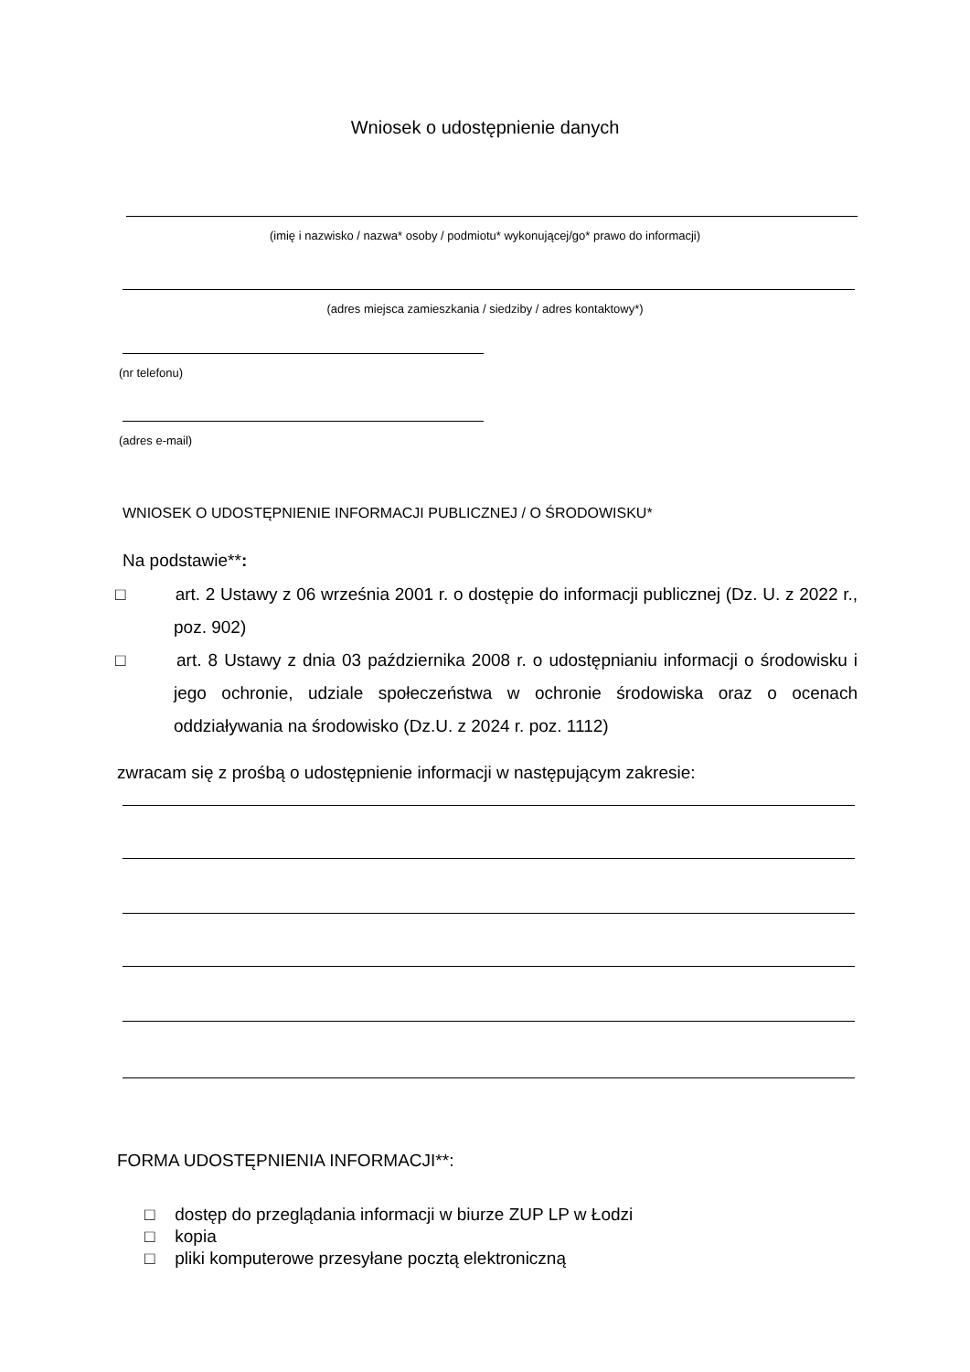Wniosek o udostępnienie danych
(imię i nazwisko / nazwa* osoby / podmiotu* wykonującej/go* prawo do informacji)
(adres miejsca zamieszkania / siedziby / adres kontaktowy*)
(nr telefonu)
(adres e-mail)
WNIOSEK O UDOSTĘPNIENIE INFORMACJI PUBLICZNEJ / O ŚRODOWISKU*
Na podstawie**:
□ art. 2 Ustawy z 06 września 2001 r. o dostępie do informacji publicznej (Dz. U. z 2022 r., poz. 902)
□ art. 8 Ustawy z dnia 03 października 2008 r. o udostępnianiu informacji o środowisku i jego ochronie, udziale społeczeństwa w ochronie środowiska oraz o ocenach oddziaływania na środowisko (Dz.U. z 2024 r. poz. 1112)
zwracam się z prośbą o udostępnienie informacji w następującym zakresie:
FORMA UDOSTĘPNIENIA INFORMACJI**:
□ dostęp do przeglądania informacji w biurze ZUP LP w Łodzi
□ kopia
□ pliki komputerowe przesyłane pocztą elektroniczną